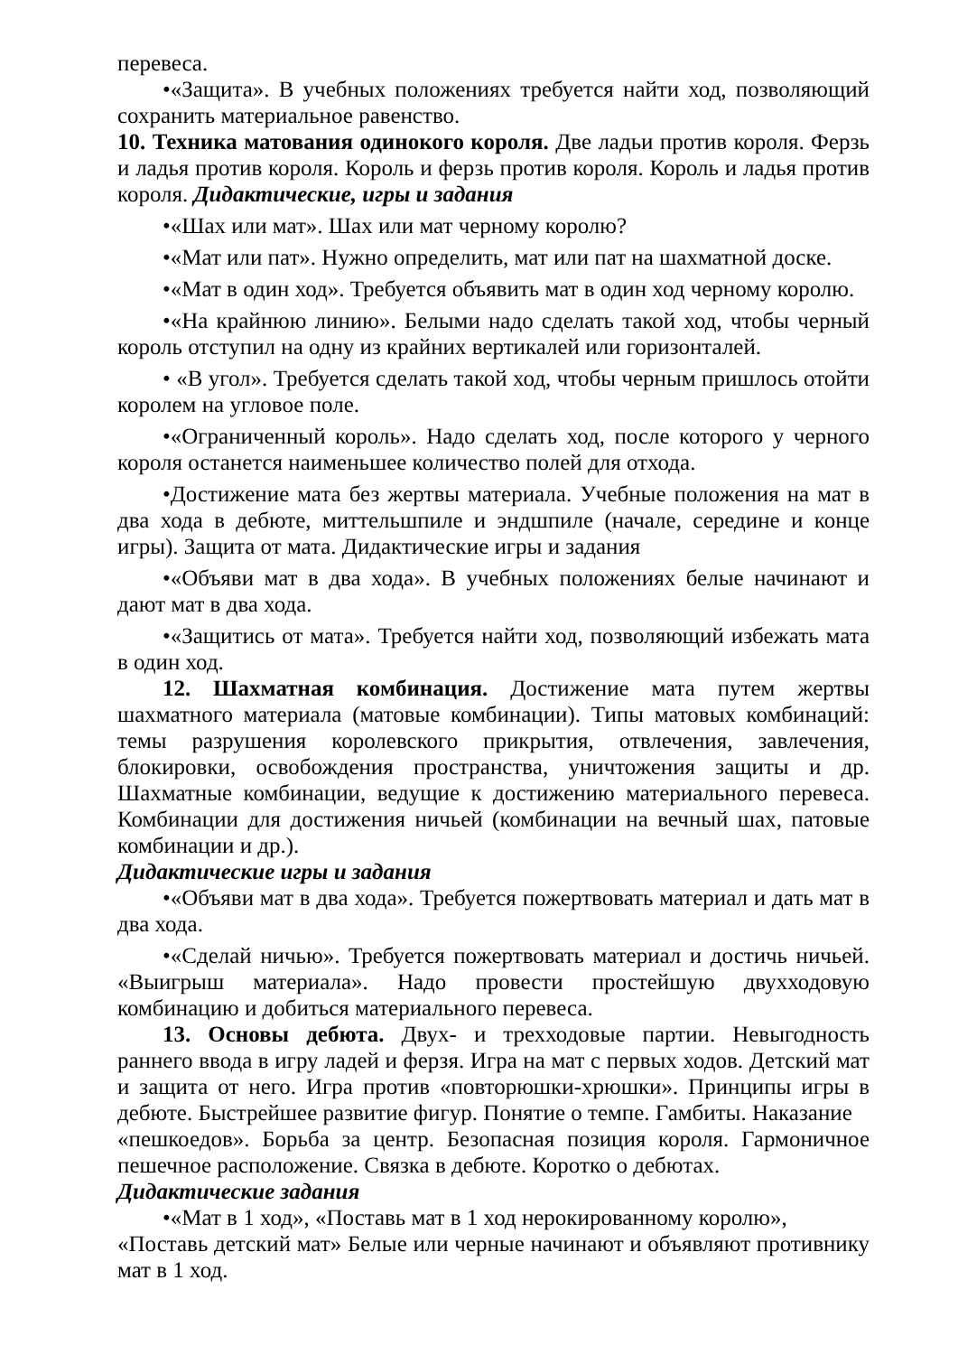перевеса.
•«Защита». В учебных положениях требуется найти ход, позволяющий сохранить материальное равенство.
10. Техника матования одинокого короля. Две ладьи против короля. Ферзь и ладья против короля. Король и ферзь против короля. Король и ладья против короля. Дидактические, игры и задания
•«Шах или мат». Шах или мат черному королю?
•«Мат или пат». Нужно определить, мат или пат на шахматной доске.
•«Мат в один ход». Требуется объявить мат в один ход черному королю.
•«На крайнюю линию». Белыми надо сделать такой ход, чтобы черный король отступил на одну из крайних вертикалей или горизонталей.
• «В угол». Требуется сделать такой ход, чтобы черным пришлось отойти королем на угловое поле.
•«Ограниченный король». Надо сделать ход, после которого у черного короля останется наименьшее количество полей для отхода.
•Достижение мата без жертвы материала. Учебные положения на мат в два хода в дебюте, миттельшпиле и эндшпиле (начале, середине и конце игры). Защита от мата. Дидактические игры и задания
•«Объяви мат в два хода». В учебных положениях белые начинают и дают мат в два хода.
•«Защитись от мата». Требуется найти ход, позволяющий избежать мата в один ход.
12. Шахматная комбинация. Достижение мата путем жертвы шахматного материала (матовые комбинации). Типы матовых комбинаций: темы разрушения королевского прикрытия, отвлечения, завлечения, блокировки, освобождения пространства, уничтожения защиты и др. Шахматные комбинации, ведущие к достижению материального перевеса. Комбинации для достижения ничьей (комбинации на вечный шах, патовые комбинации и др.).
Дидактические игры и задания
•«Объяви мат в два хода». Требуется пожертвовать материал и дать мат в два хода.
•«Сделай ничью». Требуется пожертвовать материал и достичь ничьей. «Выигрыш материала». Надо провести простейшую двухходовую комбинацию и добиться материального перевеса.
13. Основы дебюта. Двух- и трехходовые партии. Невыгодность раннего ввода в игру ладей и ферзя. Игра на мат с первых ходов. Детский мат и защита от него. Игра против «повторюшки-хрюшки». Принципы игры в дебюте. Быстрейшее развитие фигур. Понятие о темпе. Гамбиты. Наказание
«пешкоедов». Борьба за центр. Безопасная позиция короля. Гармоничное пешечное расположение. Связка в дебюте. Коротко о дебютах.
Дидактические задания
•«Мат в 1 ход», «Поставь мат в 1 ход нерокированному королю»,
«Поставь детский мат» Белые или черные начинают и объявляют противнику мат в 1 ход.